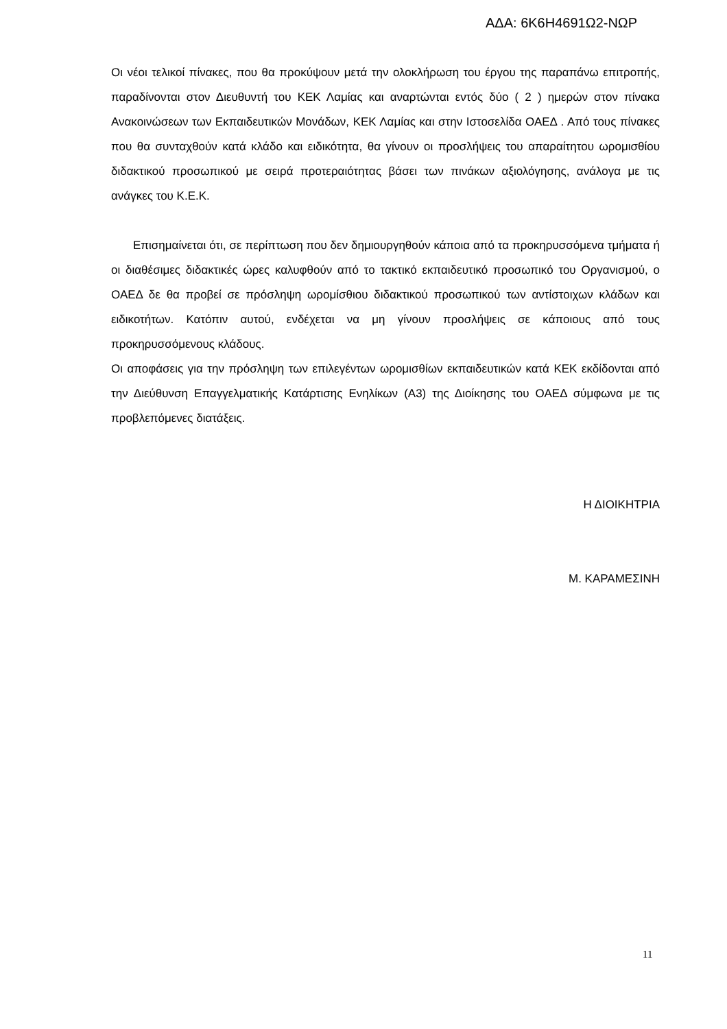ΑΔΑ: 6Κ6Η4691Ω2-ΝΩΡ
Οι νέοι τελικοί πίνακες, που θα προκύψουν μετά την ολοκλήρωση του έργου της παραπάνω επιτροπής, παραδίνονται στον Διευθυντή του ΚΕΚ Λαμίας και αναρτώνται εντός δύο ( 2 ) ημερών στον πίνακα Ανακοινώσεων των Εκπαιδευτικών Μονάδων, ΚΕΚ Λαμίας και στην Ιστοσελίδα ΟΑΕΔ . Από τους πίνακες που θα συνταχθούν κατά κλάδο και ειδικότητα, θα γίνουν οι προσλήψεις του απαραίτητου ωρομισθίου διδακτικού προσωπικού με σειρά προτεραιότητας βάσει των πινάκων αξιολόγησης, ανάλογα με τις ανάγκες του Κ.Ε.Κ.
Επισημαίνεται ότι, σε περίπτωση που δεν δημιουργηθούν κάποια από τα προκηρυσσόμενα τμήματα ή οι διαθέσιμες διδακτικές ώρες καλυφθούν από το τακτικό εκπαιδευτικό προσωπικό του Οργανισμού, ο ΟΑΕΔ δε θα προβεί σε πρόσληψη ωρομίσθιου διδακτικού προσωπικού των αντίστοιχων κλάδων και ειδικοτήτων. Κατόπιν αυτού, ενδέχεται να μη γίνουν προσλήψεις σε κάποιους από τους προκηρυσσόμενους κλάδους.
Οι αποφάσεις για την πρόσληψη των επιλεγέντων ωρομισθίων εκπαιδευτικών κατά ΚΕΚ εκδίδονται από την Διεύθυνση Επαγγελματικής Κατάρτισης Ενηλίκων (Α3) της Διοίκησης του ΟΑΕΔ σύμφωνα με τις προβλεπόμενες διατάξεις.
Η ΔΙΟΙΚΗΤΡΙΑ
Μ. ΚΑΡΑΜΕΣΙΝΗ
11